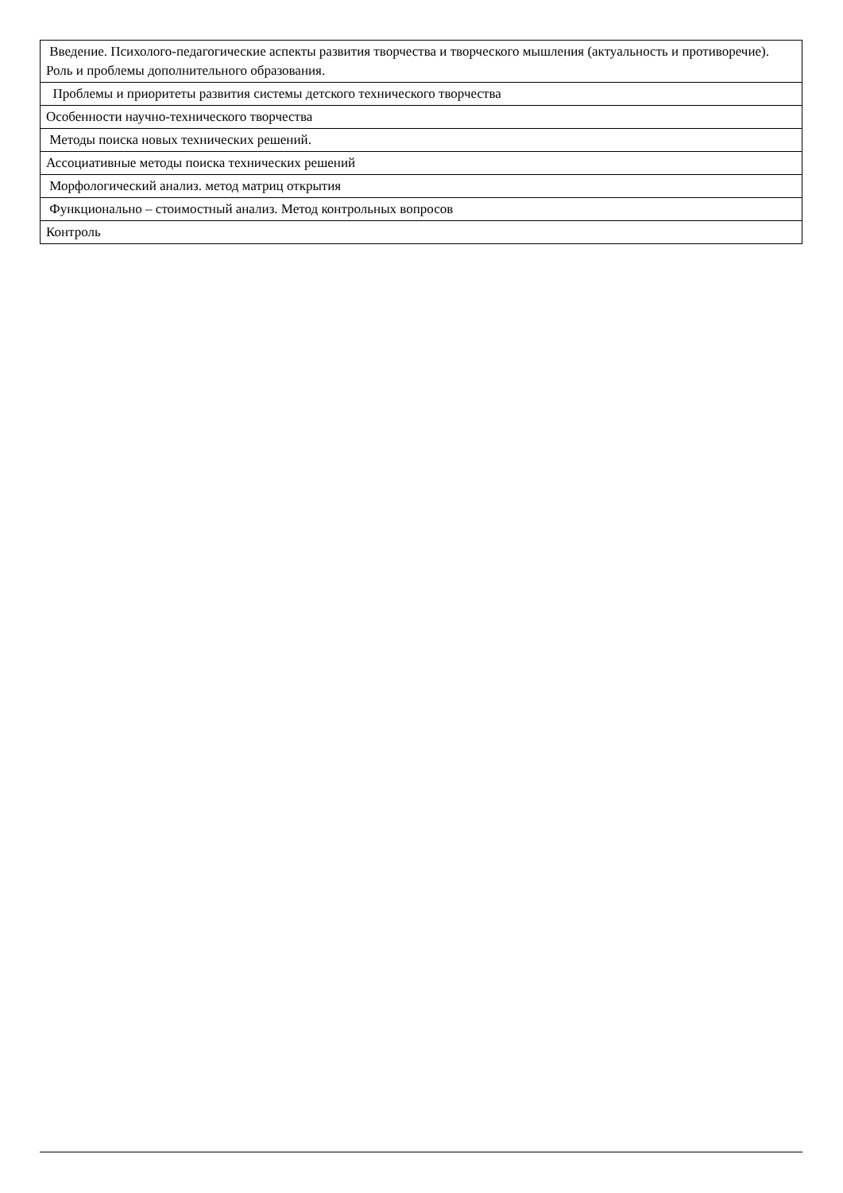| Введение. Психолого-педагогические аспекты развития творчества и творческого мышления (актуальность и противоречие). Роль и проблемы дополнительного образования. |
| Проблемы и приоритеты развития системы детского технического творчества |
| Особенности научно-технического творчества |
| Методы поиска новых технических решений. |
| Ассоциативные методы поиска технических решений |
| Морфологический анализ. метод матриц открытия |
| Функционально – стоимостный анализ. Метод контрольных вопросов |
| Контроль |